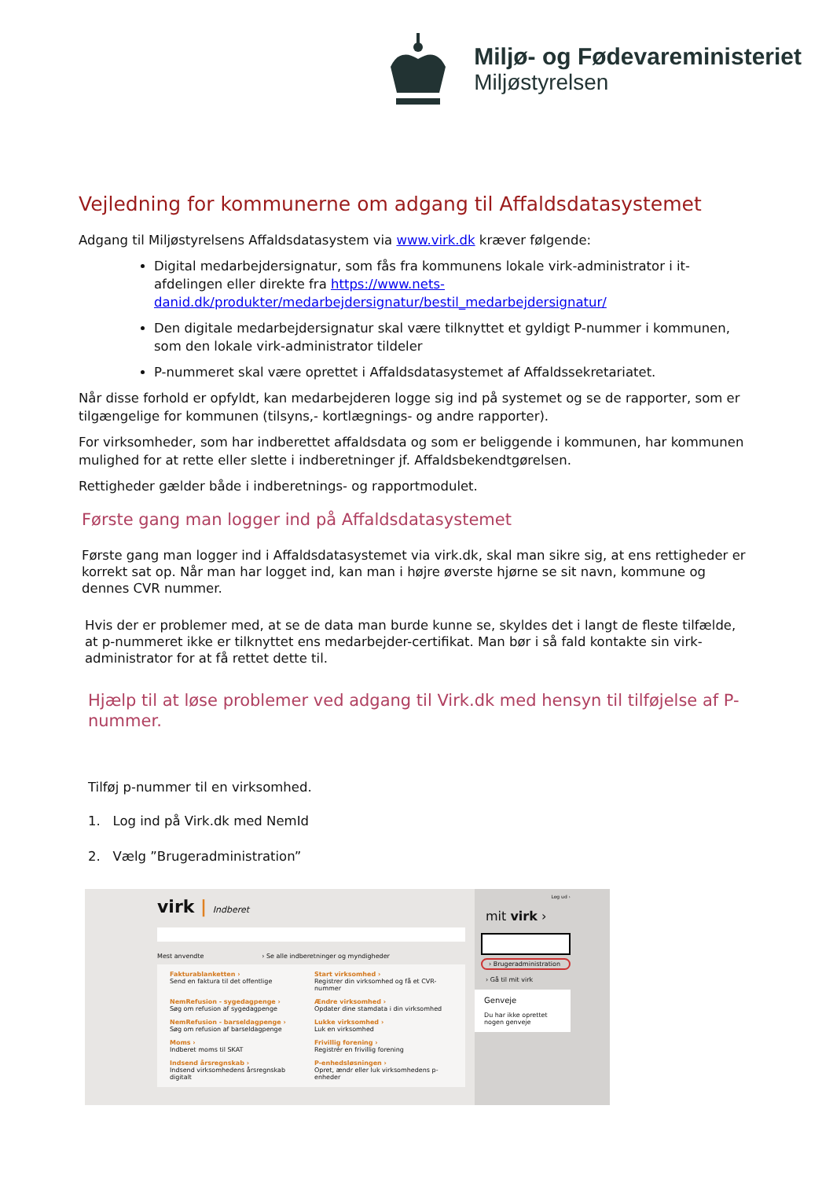Miljø- og Fødevareministeriet
Miljøstyrelsen
Vejledning for kommunerne om adgang til Affaldsdatasystemet
Adgang til Miljøstyrelsens Affaldsdatasystem via www.virk.dk kræver følgende:
Digital medarbejdersignatur, som fås fra kommunens lokale virk-administrator i it-afdelingen eller direkte fra https://www.nets-danid.dk/produkter/medarbejdersignatur/bestil_medarbejdersignatur/
Den digitale medarbejdersignatur skal være tilknyttet et gyldigt P-nummer i kommunen, som den lokale virk-administrator tildeler
P-nummeret skal være oprettet i Affaldsdatasystemet af Affaldssekretariatet.
Når disse forhold er opfyldt, kan medarbejderen logge sig ind på systemet og se de rapporter, som er tilgængelige for kommunen (tilsyns,- kortlægnings- og andre rapporter).
For virksomheder, som har indberettet affaldsdata og som er beliggende i kommunen, har kommunen mulighed for at rette eller slette i indberetninger jf. Affaldsbekendtgørelsen.
Rettigheder gælder både i indberetnings- og rapportmodulet.
Første gang man logger ind på Affaldsdatasystemet
Første gang man logger ind i Affaldsdatasystemet via virk.dk, skal man sikre sig, at ens rettigheder er korrekt sat op. Når man har logget ind, kan man i højre øverste hjørne se sit navn, kommune og dennes CVR nummer.
Hvis der er problemer med, at se de data man burde kunne se, skyldes det i langt de fleste tilfælde, at p-nummeret ikke er tilknyttet ens medarbejder-certifikat. Man bør i så fald kontakte sin virk-administrator for at få rettet dette til.
Hjælp til at løse problemer ved adgang til Virk.dk med hensyn til tilføjelse af P-nummer.
Tilføj p-nummer til en virksomhed.
1. Log ind på Virk.dk med NemId
2. Vælg ”Brugeradministration”
virk | Indberet
Mest anvendte › Se alle indberetninger og myndigheder
Fakturablanketten ›
Send en faktura til det offentlige
Start virksomhed ›
Registrer din virksomhed og få et CVR-nummer
NemRefusion - sygedagpenge ›
Søg om refusion af sygedagpenge
Ændre virksomhed ›
Opdater dine stamdata i din virksomhed
NemRefusion - barseldagpenge ›
Søg om refusion af barseldagpenge
Lukke virksomhed ›
Luk en virksomhed
Moms ›
Indberet moms til SKAT
Frivillig forening ›
Registrér en frivillig forening
Indsend årsregnskab ›
Indsend virksomhedens årsregnskab digitalt
P-enhedsløsningen ›
Opret, ændr eller luk virksomhedens p-enheder
Log ud ›
mit virk ›
› Brugeradministration
› Gå til mit virk
Genveje
Du har ikke oprettet nogen genveje